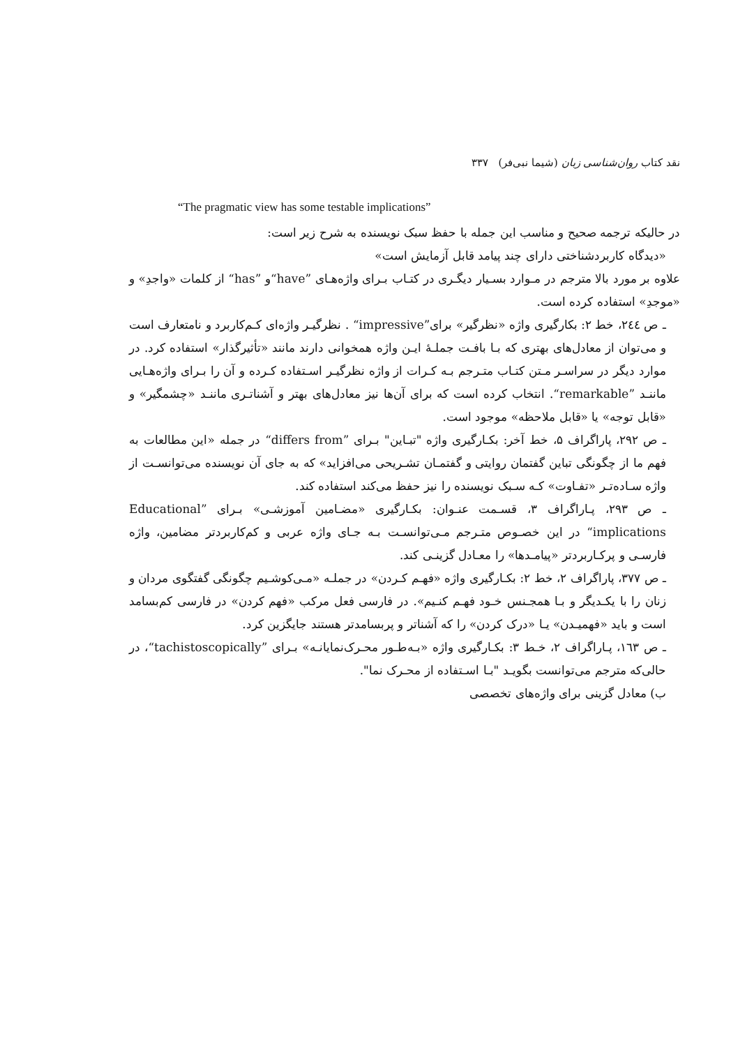نقد کتاب روان‌شناسی زبان (شیما نبی‌فر) ۳۳۷
“The pragmatic view has some testable implications”
در حالیکه ترجمه صحیح و مناسب این جمله با حفظ سبک نویسنده به شرح زیر است:
«دیدگاه کاربردشناختی دارای چند پیامد قابل آزمایش است»
علاوه بر مورد بالا مترجم در مـوارد بسـیار دیگـری در کتـاب بـرای واژه‌هـای ”have“و ”has“ از کلمات «واجدِ» و «موجدِ» استفاده کرده است.
ـ ص ۲٤٤، خط ۲: بکارگیری واژه «نظرگیر» برای”impressive“ . نظرگیـر واژه‌ای کـم‌کاربرد و نامتعارف است و می‌توان از معادل‌های بهتری که بـا بافـت جملـهٔ ایـن واژه همخوانی دارند مانند «تأثیرگذار» استفاده کرد. در موارد دیگر در سراسـر مـتن کتـاب متـرجم بـه کـرات از واژه نظرگیـر اسـتفاده کـرده و آن را بـرای واژه‌هـایی ماننـد ”remarkable“. انتخاب کرده است که برای آن‌ها نیز معادل‌های بهتر و آشناتـری ماننـد «چشمگیر» و «قابل توجه» یا «قابل ملاحظه» موجود است.
ـ ص ۲۹۲، پاراگراف ۵، خط آخر: بکـارگیری واژه "تبـاین" بـرای ”differs from“ در جمله «این مطالعات به فهم ما از چگونگی تباین گفتمان روایتی و گفتمـان تشـریحی می‌افزاید» که به جای آن نویسنده می‌توانسـت از واژه سـاده‌تـر «تفـاوت» کـه سـبک نویسنده را نیز حفظ می‌کند استفاده کند.
ـ ص ۲۹۳، پـاراگراف ۳، قسـمت عنـوان: بکـارگیری «مضـامین آموزشـی» بـرای ”Educational implications“ در این خصـوص متـرجم مـی‌توانسـت بـه جـای واژه عربی و کم‌کاربردتر مضامین، واژه فارسـی و پرکـاربردتر «پیامـدها» را معـادل گزینـی کند.
ـ ص ۳۷۷، پاراگراف ۲، خط ۲: بکـارگیری واژه «فهـم کـردن» در جملـه «مـی‌کوشـیم چگونگی گفتگوی مردان و زنان را با یکـدیگر و بـا همجـنس خـود فهـم کنـیم». در فارسی فعل مرکب «فهم کردن» در فارسی کم‌بسامد است و باید «فهمیـدن» یـا «درک کردن» را که آشناتر و پربسامدتر هستند جایگزین کرد.
ـ ص ۱٦۳، پـاراگراف ۲، خـط ۳: بکـارگیری واژه «بـه‌طـور محـرک‌نمایانـه» بـرای ”tachistoscopically“، در حالی‌که مترجم می‌توانست بگویـد "بـا اسـتفاده از محـرک نما".
ب) معادل گزینی برای واژه‌های تخصصی